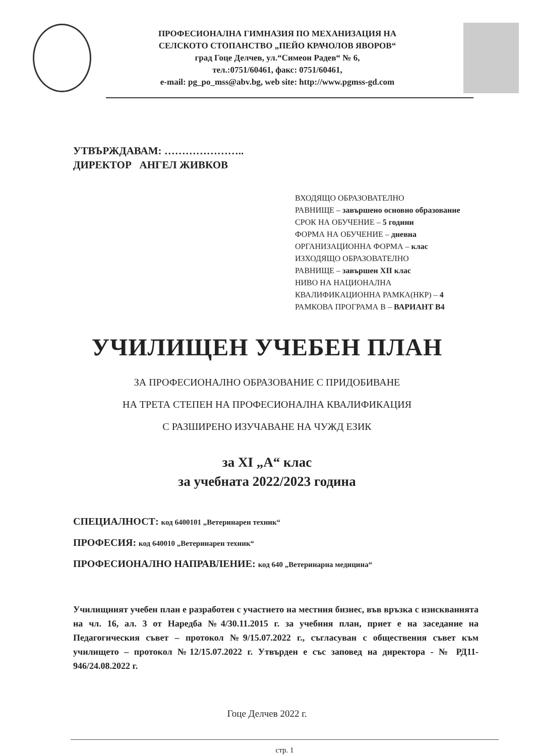ПРОФЕСИОНАЛНА ГИМНАЗИЯ ПО МЕХАНИЗАЦИЯ НА
СЕЛСКОТО СТОПАНСТВО „ПЕЙО КРАЧОЛОВ ЯВОРОВ“
град Гоце Делчев, ул.“Симеон Радев“ № 6,
тел.:0751/60461, факс: 0751/60461,
e-mail: pg_po_mss@abv.bg, web site: http://www.pgmss-gd.com
УТВЪРЖДАВАМ: …………………..
ДИРЕКТОР АНГЕЛ ЖИВКОВ
ВХОДЯЩО ОБРАЗОВАТЕЛНО
РАВНИЩЕ – завършено основно образование
СРОК НА ОБУЧЕНИЕ – 5 години
ФОРМА НА ОБУЧЕНИЕ – дневна
ОРГАНИЗАЦИОННА ФОРМА – клас
ИЗХОДЯЩО ОБРАЗОВАТЕЛНО
РАВНИЩЕ – завършен XII клас
НИВО НА НАЦИОНАЛНА
КВАЛИФИКАЦИОННА РАМКА(НКР) – 4
РАМКОВА ПРОГРАМА В – ВАРИАНТ В4
УЧИЛИЩЕН УЧЕБЕН ПЛАН
ЗА ПРОФЕСИОНАЛНО ОБРАЗОВАНИЕ С ПРИДОБИВАНЕ
НА ТРЕТА СТЕПЕН НА ПРОФЕСИОНАЛНА КВАЛИФИКАЦИЯ
С РАЗШИРЕНО ИЗУЧАВАНЕ НА ЧУЖД ЕЗИК
за XI „А“ клас
за учебната 2022/2023 година
СПЕЦИАЛНОСТ: код 6400101 „Ветеринарен техник“
ПРОФЕСИЯ: код 640010 „Ветеринарен техник“
ПРОФЕСИОНАЛНО НАПРАВЛЕНИЕ: код 640 „Ветеринарна медицина“
Училищният учебен план е разработен с участието на местния бизнес, във връзка с изискванията на чл. 16, ал. 3 от Наредба №4/30.11.2015 г. за учебния план, приет е на заседание на Педагогическия съвет – протокол №9/15.07.2022 г., съгласуван с обществения съвет към училището – протокол №12/15.07.2022 г. Утвърден е със заповед на директора - № РД11-946/24.08.2022 г.
Гоце Делчев 2022 г.
стр. 1